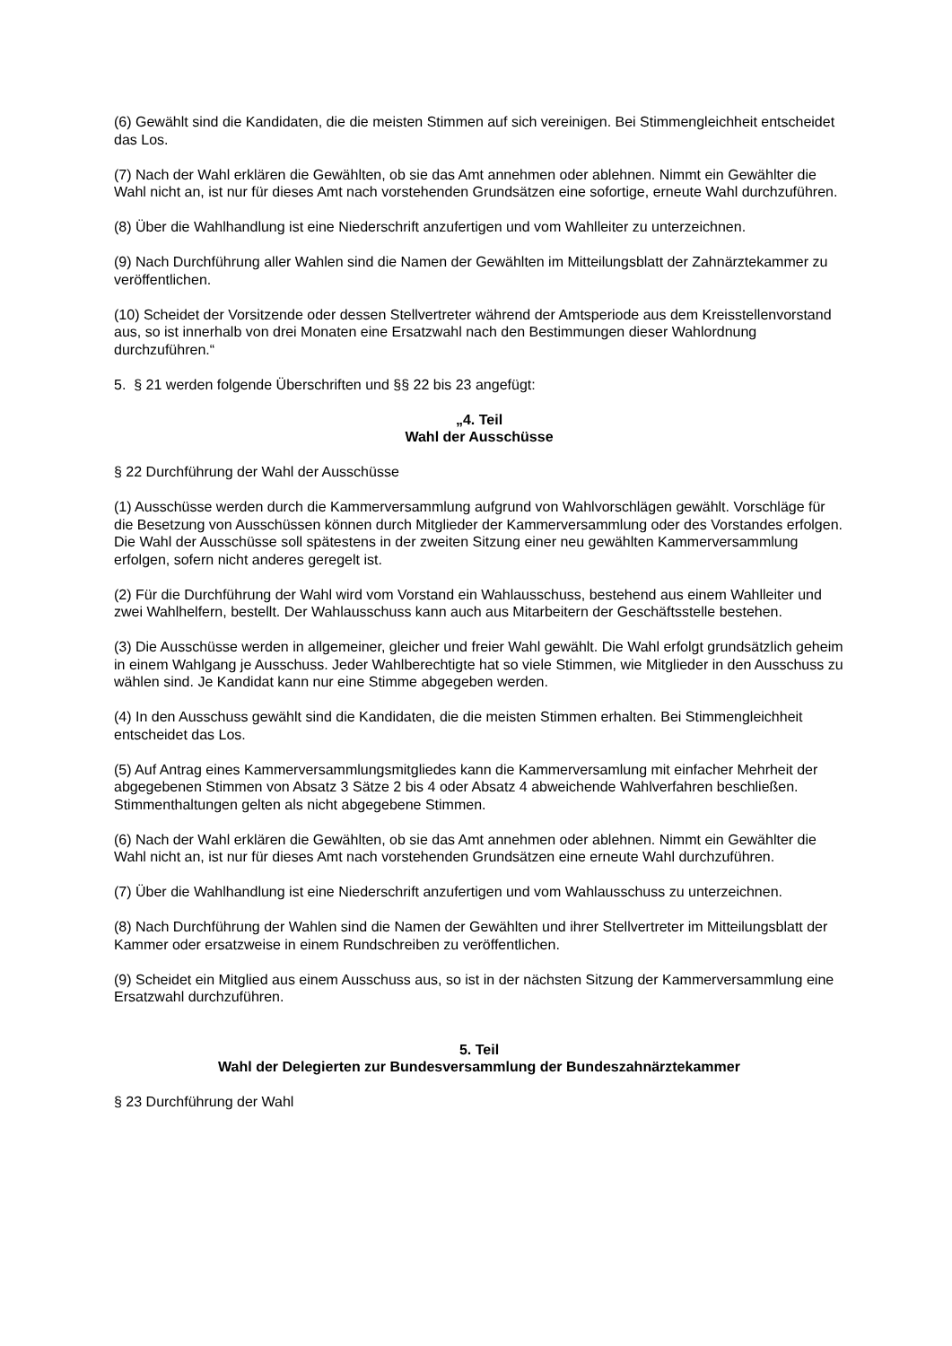(6) Gewählt sind die Kandidaten, die die meisten Stimmen auf sich vereinigen. Bei Stimmengleichheit entscheidet das Los.
(7) Nach der Wahl erklären die Gewählten, ob sie das Amt annehmen oder ablehnen. Nimmt ein Gewählter die Wahl nicht an, ist nur für dieses Amt nach vorstehenden Grundsätzen eine sofortige, erneute Wahl durchzuführen.
(8) Über die Wahlhandlung ist eine Niederschrift anzufertigen und vom Wahlleiter zu unterzeichnen.
(9) Nach Durchführung aller Wahlen sind die Namen der Gewählten im Mitteilungsblatt der Zahnärztekammer zu veröffentlichen.
(10) Scheidet der Vorsitzende oder dessen Stellvertreter während der Amtsperiode aus dem Kreisstellenvorstand aus, so ist innerhalb von drei Monaten eine Ersatzwahl nach den Bestimmungen dieser Wahlordnung durchzuführen.“
5. § 21 werden folgende Überschriften und §§ 22 bis 23 angefügt:
„4. Teil
Wahl der Ausschüsse
§ 22 Durchführung der Wahl der Ausschüsse
(1) Ausschüsse werden durch die Kammerversammlung aufgrund von Wahlvorschlägen gewählt. Vorschläge für die Besetzung von Ausschüssen können durch Mitglieder der Kammerversammlung oder des Vorstandes erfolgen. Die Wahl der Ausschüsse soll spätestens in der zweiten Sitzung einer neu gewählten Kammerversammlung erfolgen, sofern nicht anderes geregelt ist.
(2) Für die Durchführung der Wahl wird vom Vorstand ein Wahlausschuss, bestehend aus einem Wahlleiter und zwei Wahlhelfern, bestellt. Der Wahlausschuss kann auch aus Mitarbeitern der Geschäftsstelle bestehen.
(3) Die Ausschüsse werden in allgemeiner, gleicher und freier Wahl gewählt. Die Wahl erfolgt grundsätzlich geheim in einem Wahlgang je Ausschuss. Jeder Wahlberechtigte hat so viele Stimmen, wie Mitglieder in den Ausschuss zu wählen sind. Je Kandidat kann nur eine Stimme abgegeben werden.
(4) In den Ausschuss gewählt sind die Kandidaten, die die meisten Stimmen erhalten. Bei Stimmengleichheit entscheidet das Los.
(5) Auf Antrag eines Kammerversammlungsmitgliedes kann die Kammerversamlung mit einfacher Mehrheit der abgegebenen Stimmen von Absatz 3 Sätze 2 bis 4 oder Absatz 4 abweichende Wahlverfahren beschließen. Stimmenthaltungen gelten als nicht abgegebene Stimmen.
(6) Nach der Wahl erklären die Gewählten, ob sie das Amt annehmen oder ablehnen. Nimmt ein Gewählter die Wahl nicht an, ist nur für dieses Amt nach vorstehenden Grundsätzen eine erneute Wahl durchzuführen.
(7) Über die Wahlhandlung ist eine Niederschrift anzufertigen und vom Wahlausschuss zu unterzeichnen.
(8) Nach Durchführung der Wahlen sind die Namen der Gewählten und ihrer Stellvertreter im Mitteilungsblatt der Kammer oder ersatzweise in einem Rundschreiben zu veröffentlichen.
(9) Scheidet ein Mitglied aus einem Ausschuss aus, so ist in der nächsten Sitzung der Kammerversammlung eine Ersatzwahl durchzuführen.
5. Teil
Wahl der Delegierten zur Bundesversammlung der Bundeszahnärztekammer
§ 23 Durchführung der Wahl